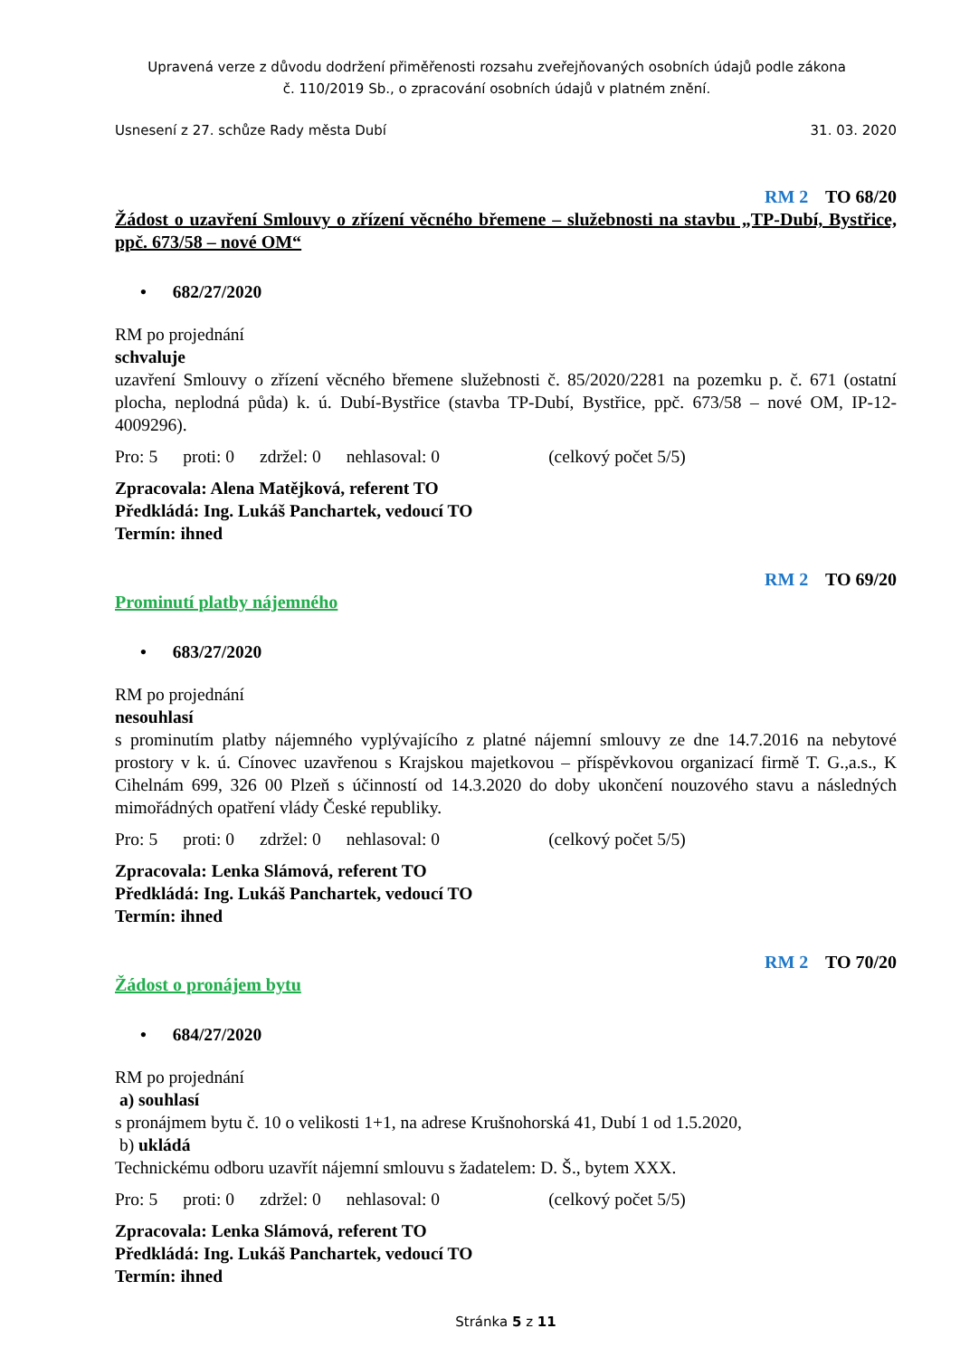Upravená verze z důvodu dodržení přiměřenosti rozsahu zveřejňovaných osobních údajů podle zákona
č. 110/2019 Sb., o zpracování osobních údajů v platném znění.
Usnesení z 27. schůze Rady města Dubí 31. 03. 2020
RM 2 TO 68/20
Žádost o uzavření Smlouvy o zřízení věcného břemene – služebnosti na stavbu „TP-Dubí, Bystřice, ppč. 673/58 – nové OM“
• 682/27/2020
RM po projednání
schvaluje
uzavření Smlouvy o zřízení věcného břemene služebnosti č. 85/2020/2281 na pozemku p. č. 671 (ostatní plocha, neplodná půda) k. ú. Dubí-Bystřice (stavba TP-Dubí, Bystřice, ppč. 673/58 – nové OM, IP-12-4009296).
Pro: 5 proti: 0 zdržel: 0 nehlasoval: 0 (celkový počet 5/5)
Zpracovala: Alena Matějková, referent TO
Předkládá: Ing. Lukáš Panchartek, vedoucí TO
Termín: ihned
RM 2 TO 69/20
Prominutí platby nájemného
• 683/27/2020
RM po projednání
nesouhlasí
s prominutím platby nájemného vyplývajícího z platné nájemní smlouvy ze dne 14.7.2016 na nebytové prostory v k. ú. Cínovec uzavřenou s Krajskou majetkovou – příspěvkovou organizací firmě T. G.,a.s., K Cihelnám 699, 326 00 Plzeň s účinností od 14.3.2020 do doby ukončení nouzového stavu a následných mimořádných opatření vlády České republiky.
Pro: 5 proti: 0 zdržel: 0 nehlasoval: 0 (celkový počet 5/5)
Zpracovala: Lenka Slámová, referent TO
Předkládá: Ing. Lukáš Panchartek, vedoucí TO
Termín: ihned
RM 2 TO 70/20
Žádost o pronájem bytu
• 684/27/2020
RM po projednání
a) souhlasí
s pronájmem bytu č. 10 o velikosti 1+1, na adrese Krušnohorská 41, Dubí 1 od 1.5.2020,
b) ukládá
Technickému odboru uzavřít nájemní smlouvu s žadatelem: D. Š., bytem XXX.
Pro: 5 proti: 0 zdržel: 0 nehlasoval: 0 (celkový počet 5/5)
Zpracovala: Lenka Slámová, referent TO
Předkládá: Ing. Lukáš Panchartek, vedoucí TO
Termín: ihned
Stránka 5 z 11